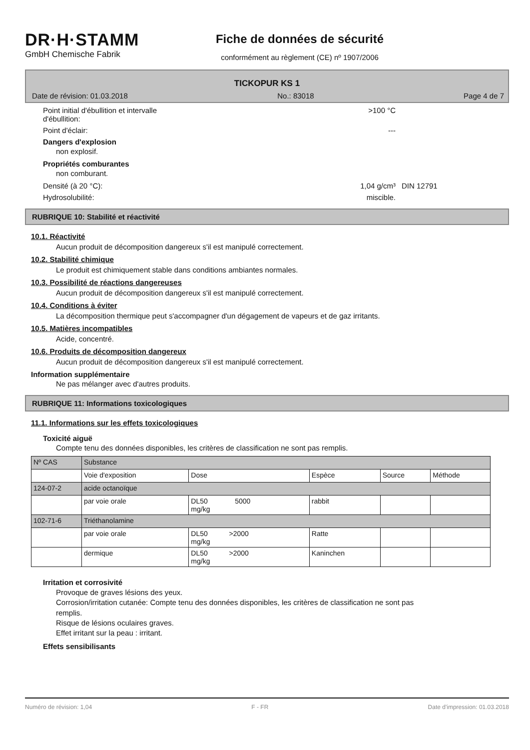DR·H·STAMM
GmbH Chemische Fabrik
Fiche de données de sécurité
conformément au règlement (CE) nº 1907/2006
TICKOPUR KS 1
Date de révision: 01.03.2018 No.: 83018 Page 4 de 7
Point initial d'ébullition et intervalle
d'ébullition:
>100 °C
Point d'éclair: ---
Dangers d'explosion
non explosif.
Propriétés comburantes
non comburant.
Densité (à 20 °C): 1,04 g/cm³ DIN 12791
Hydrosolubilité: miscible.
RUBRIQUE 10: Stabilité et réactivité
10.1. Réactivité
Aucun produit de décomposition dangereux s'il est manipulé correctement.
10.2. Stabilité chimique
Le produit est chimiquement stable dans conditions ambiantes normales.
10.3. Possibilité de réactions dangereuses
Aucun produit de décomposition dangereux s'il est manipulé correctement.
10.4. Conditions à éviter
La décomposition thermique peut s'accompagner d'un dégagement de vapeurs et de gaz irritants.
10.5. Matières incompatibles
Acide, concentré.
10.6. Produits de décomposition dangereux
Aucun produit de décomposition dangereux s'il est manipulé correctement.
Information supplémentaire
Ne pas mélanger avec d'autres produits.
RUBRIQUE 11: Informations toxicologiques
11.1. Informations sur les effets toxicologiques
Toxicité aiguë
Compte tenu des données disponibles, les critères de classification ne sont pas remplis.
| Nº CAS | Substance | | | | |
| | Voie d'exposition | Dose | Espèce | Source | Méthode |
| 124-07-2 | acide octanoïque | | | | |
| | par voie orale | DL50 5000 mg/kg | rabbit | | |
| 102-71-6 | Triéthanolamine | | | | |
| | par voie orale | DL50 >2000 mg/kg | Ratte | | |
| | dermique | DL50 >2000 mg/kg | Kaninchen | | |
Irritation et corrosivité
Provoque de graves lésions des yeux.
Corrosion/irritation cutanée: Compte tenu des données disponibles, les critères de classification ne sont pas
remplis.
Risque de lésions oculaires graves.
Effet irritant sur la peau : irritant.
Effets sensibilisants
Numéro de révision: 1,04 F - FR Date d'impression: 01.03.2018